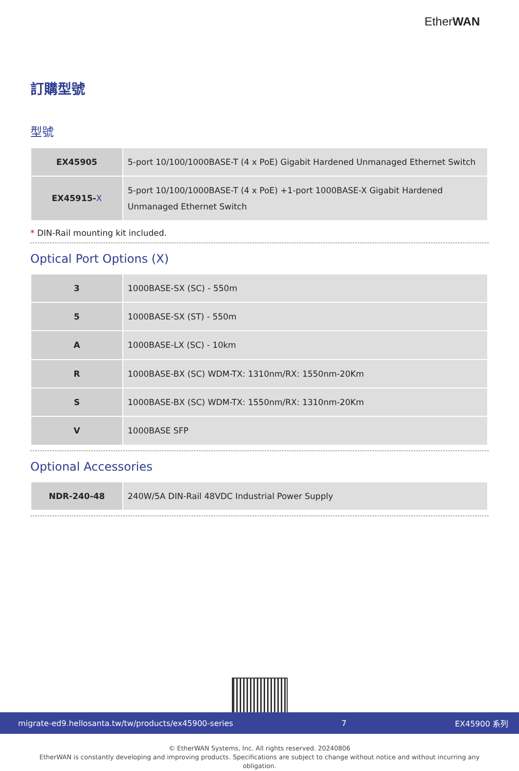EtherWAN
訂購型號
型號
| EX45905 | 5-port 10/100/1000BASE-T (4 x PoE) Gigabit Hardened Unmanaged Ethernet Switch |
| EX45915- X | 5-port 10/100/1000BASE-T (4 x PoE) +1-port 1000BASE-X Gigabit Hardened Unmanaged Ethernet Switch |
* DIN-Rail mounting kit included.
Optical Port Options (X)
| 3 | 1000BASE-SX (SC) - 550m |
| 5 | 1000BASE-SX (ST) - 550m |
| A | 1000BASE-LX (SC) - 10km |
| R | 1000BASE-BX (SC) WDM-TX: 1310nm/RX: 1550nm-20Km |
| S | 1000BASE-BX (SC) WDM-TX: 1550nm/RX: 1310nm-20Km |
| V | 1000BASE SFP |
Optional Accessories
| NDR-240-48 | 240W/5A DIN-Rail 48VDC Industrial Power Supply |
© EtherWAN Systems, Inc. All rights reserved. 20240806
EtherWAN is constantly developing and improving products. Specifications are subject to change without notice and without incurring any obligation.
migrate-ed9.hellosanta.tw/tw/products/ex45900-series 7 EX45900 系列